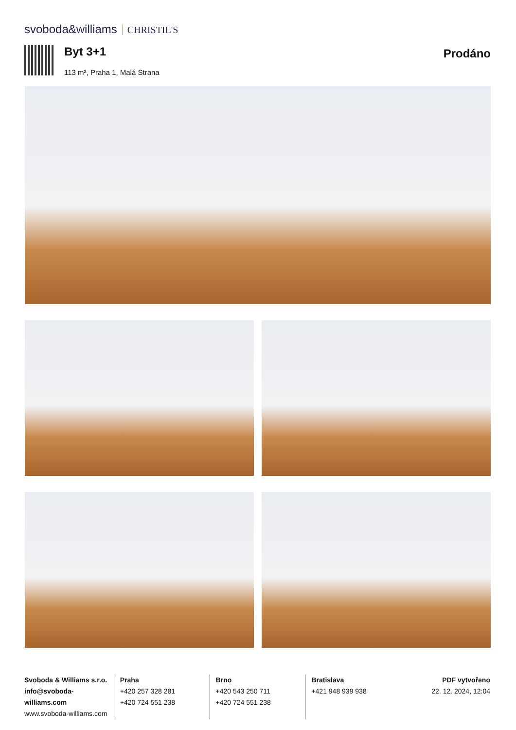svoboda&williams CHRISTIE'S
Byt 3+1
113 m², Praha 1, Malá Strana
Prodáno
Svoboda & Williams s.r.o.
info@svoboda-williams.com
www.svoboda-williams.com
Praha
+420 257 328 281
+420 724 551 238
Brno
+420 543 250 711
+420 724 551 238
Bratislava
+421 948 939 938
PDF vytvořeno
22. 12. 2024, 12:04